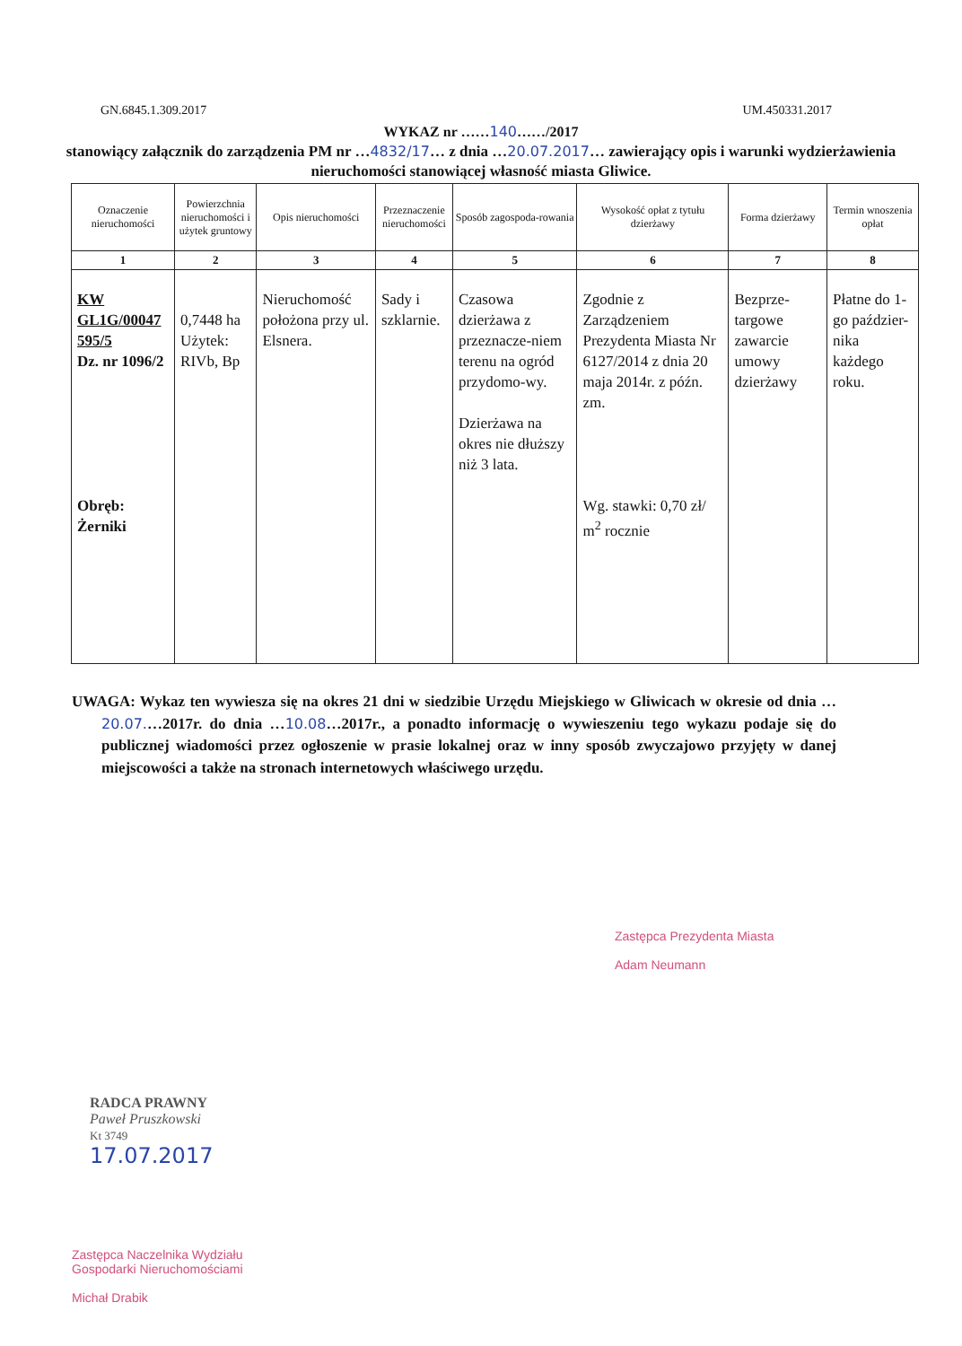GN.6845.1.309.2017 UM.450331.2017
WYKAZ nr ……140……/2017
stanowiący załącznik do zarządzenia PM nr …4832/17… z dnia …20.07.2017… zawierający opis i warunki wydzierżawienia nieruchomości stanowiącej własność miasta Gliwice.
| Oznaczenie nieruchomości | Powierzchnia nieruchomości i użytek gruntowy | Opis nieruchomości | Przeznaczenie nieruchomości | Sposób zagospoda-rowania | Wysokość opłat z tytułu dzierżawy | Forma dzierżawy | Termin wnoszenia opłat |
| --- | --- | --- | --- | --- | --- | --- | --- |
| 1 | 2 | 3 | 4 | 5 | 6 | 7 | 8 |
| KW GL1G/00047 595/5 Dz. nr 1096/2 Obręb: Żerniki | 0,7448 ha Użytek: RIVb, Bp | Nieruchomość położona przy ul. Elsnera. | Sady i szklarnie. | Czasowa dzierżawa z przeznacze-niem terenu na ogród przydomo-wy. Dzierżawa na okres nie dłuższy niż 3 lata. | Zgodnie z Zarządzeniem Prezydenta Miasta Nr 6127/2014 z dnia 20 maja 2014r. z późn. zm. Wg. stawki: 0,70 zł/ m<sup>2</sup> rocznie | Bezprze-targowe zawarcie umowy dzierżawy | Płatne do 1-go paździer-nika każdego roku. |
UWAGA: Wykaz ten wywiesza się na okres 21 dni w siedzibie Urzędu Miejskiego w Gliwicach w okresie od dnia …20.07.…2017r. do dnia …10.08…2017r., a ponadto informację o wywieszeniu tego wykazu podaje się do publicznej wiadomości przez ogłoszenie w prasie lokalnej oraz w inny sposób zwyczajowo przyjęty w danej miejscowości a także na stronach internetowych właściwego urzędu.
Zastępca Prezydenta Miasta
Adam Neumann
RADCA PRAWNY
Paweł Pruszkowski
Kt 3749
17.07.2017
Zastępca Naczelnika Wydziału
Gospodarki Nieruchomościami
Michał Drabik